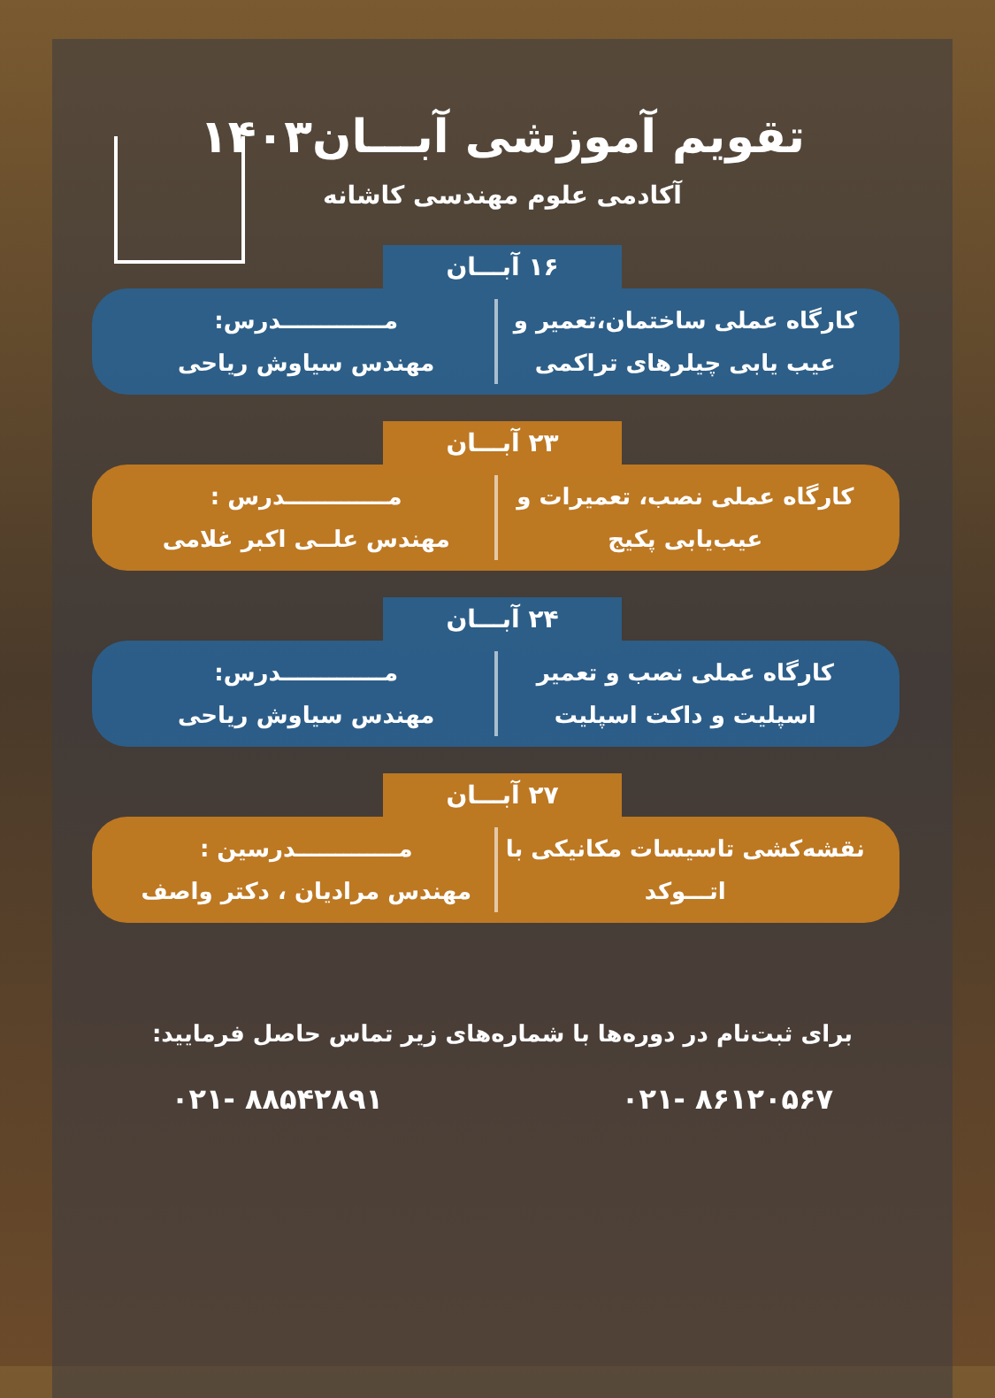تقویم آموزشی آبـــان۱۴۰۳
آکادمی علوم مهندسی کاشانه
۱۶ آبـــان
کارگاه عملی ساختمان،تعمیر و
عیب یابی چیلرهای تراکمی
مـــــــــــــدرس:
مهندس سیاوش ریاحی
۲۳ آبـــان
کارگاه عملی نصب، تعمیرات و
عیب‌یابی پکیج
مـــــــــــــدرس :
مهندس علــی اکبر غلامی
۲۴ آبـــان
کارگاه عملی نصب و تعمیر
اسپلیت و داکت اسپلیت
مـــــــــــــدرس:
مهندس سیاوش ریاحی
۲۷ آبـــان
نقشه‌کشی تاسیسات مکانیکی با
اتـــوکد
مـــــــــــــدرسین :
مهندس مرادیان ، دکتر واصف
برای ثبت‌نام در دوره‌ها با شماره‌های زیر تماس حاصل فرمایید:
۰۲۱- ۸۸۵۴۲۸۹۱ ۰۲۱- ۸۶۱۲۰۵۶۷